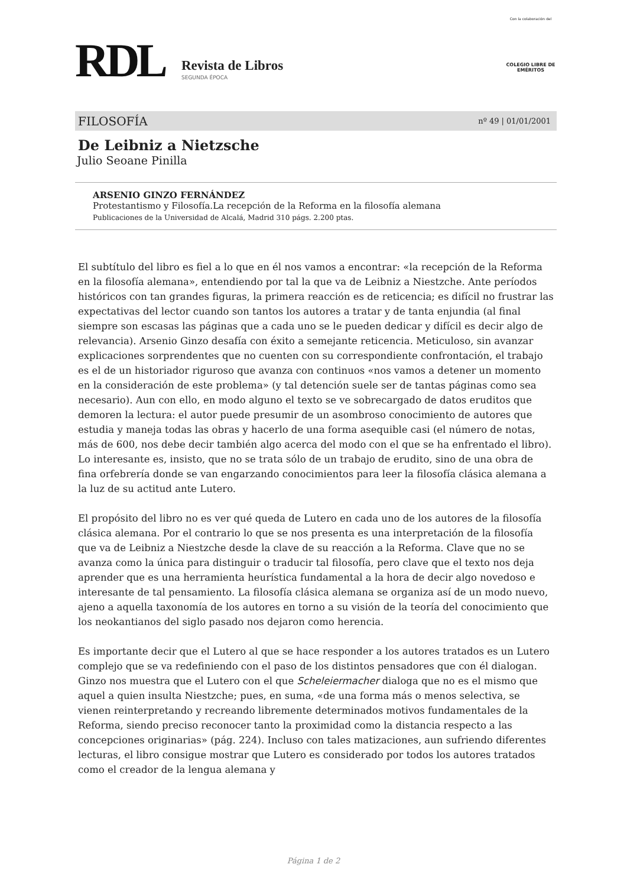RDL Revista de Libros
SEGUNDA ÉPOCA
Con la colaboración del
COLEGIO LIBRE DE EMÉRITOS
FILOSOFÍA nº 49 | 01/01/2001
De Leibniz a Nietzsche
Julio Seoane Pinilla
ARSENIO GINZO FERNÁNDEZ
Protestantismo y Filosofía.La recepción de la Reforma en la filosofía alemana
Publicaciones de la Universidad de Alcalá, Madrid 310 págs. 2.200 ptas.
El subtítulo del libro es fiel a lo que en él nos vamos a encontrar: «la recepción de la Reforma en la filosofía alemana», entendiendo por tal la que va de Leibniz a Niestzche. Ante períodos históricos con tan grandes figuras, la primera reacción es de reticencia; es difícil no frustrar las expectativas del lector cuando son tantos los autores a tratar y de tanta enjundia (al final siempre son escasas las páginas que a cada uno se le pueden dedicar y difícil es decir algo de relevancia). Arsenio Ginzo desafía con éxito a semejante reticencia. Meticuloso, sin avanzar explicaciones sorprendentes que no cuenten con su correspondiente confrontación, el trabajo es el de un historiador riguroso que avanza con continuos «nos vamos a detener un momento en la consideración de este problema» (y tal detención suele ser de tantas páginas como sea necesario). Aun con ello, en modo alguno el texto se ve sobrecargado de datos eruditos que demoren la lectura: el autor puede presumir de un asombroso conocimiento de autores que estudia y maneja todas las obras y hacerlo de una forma asequible casi (el número de notas, más de 600, nos debe decir también algo acerca del modo con el que se ha enfrentado el libro). Lo interesante es, insisto, que no se trata sólo de un trabajo de erudito, sino de una obra de fina orfebrería donde se van engarzando conocimientos para leer la filosofía clásica alemana a la luz de su actitud ante Lutero.
El propósito del libro no es ver qué queda de Lutero en cada uno de los autores de la filosofía clásica alemana. Por el contrario lo que se nos presenta es una interpretación de la filosofía que va de Leibniz a Niestzche desde la clave de su reacción a la Reforma. Clave que no se avanza como la única para distinguir o traducir tal filosofía, pero clave que el texto nos deja aprender que es una herramienta heurística fundamental a la hora de decir algo novedoso e interesante de tal pensamiento. La filosofía clásica alemana se organiza así de un modo nuevo, ajeno a aquella taxonomía de los autores en torno a su visión de la teoría del conocimiento que los neokantianos del siglo pasado nos dejaron como herencia.
Es importante decir que el Lutero al que se hace responder a los autores tratados es un Lutero complejo que se va redefiniendo con el paso de los distintos pensadores que con él dialogan. Ginzo nos muestra que el Lutero con el que Scheleiermacher dialoga que no es el mismo que aquel a quien insulta Niestzche; pues, en suma, «de una forma más o menos selectiva, se vienen reinterpretando y recreando libremente determinados motivos fundamentales de la Reforma, siendo preciso reconocer tanto la proximidad como la distancia respecto a las concepciones originarias» (pág. 224). Incluso con tales matizaciones, aun sufriendo diferentes lecturas, el libro consigue mostrar que Lutero es considerado por todos los autores tratados como el creador de la lengua alemana y
Página 1 de 2